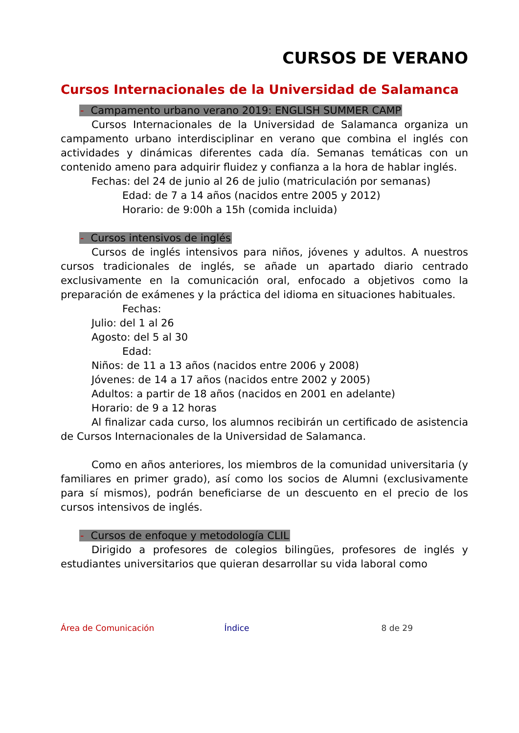CURSOS DE VERANO
Cursos Internacionales de la Universidad de Salamanca
- Campamento urbano verano 2019: ENGLISH SUMMER CAMP
Cursos Internacionales de la Universidad de Salamanca organiza un campamento urbano interdisciplinar en verano que combina el inglés con actividades y dinámicas diferentes cada día. Semanas temáticas con un contenido ameno para adquirir fluidez y confianza a la hora de hablar inglés.
Fechas: del 24 de junio al 26 de julio (matriculación por semanas)
Edad: de 7 a 14 años (nacidos entre 2005 y 2012)
Horario: de 9:00h a 15h (comida incluida)
- Cursos intensivos de inglés
Cursos de inglés intensivos para niños, jóvenes y adultos. A nuestros cursos tradicionales de inglés, se añade un apartado diario centrado exclusivamente en la comunicación oral, enfocado a objetivos como la preparación de exámenes y la práctica del idioma en situaciones habituales.
Fechas:
Julio: del 1 al 26
Agosto: del 5 al 30
Edad:
Niños: de 11 a 13 años (nacidos entre 2006 y 2008)
Jóvenes: de 14 a 17 años (nacidos entre 2002 y 2005)
Adultos: a partir de 18 años (nacidos en 2001 en adelante)
Horario: de 9 a 12 horas
Al finalizar cada curso, los alumnos recibirán un certificado de asistencia de Cursos Internacionales de la Universidad de Salamanca.
Como en años anteriores, los miembros de la comunidad universitaria (y familiares en primer grado), así como los socios de Alumni (exclusivamente para sí mismos), podrán beneficiarse de un descuento en el precio de los cursos intensivos de inglés.
- Cursos de enfoque y metodología CLIL
Dirigido a profesores de colegios bilingües, profesores de inglés y estudiantes universitarios que quieran desarrollar su vida laboral como
Área de Comunicación Índice 8 de 29